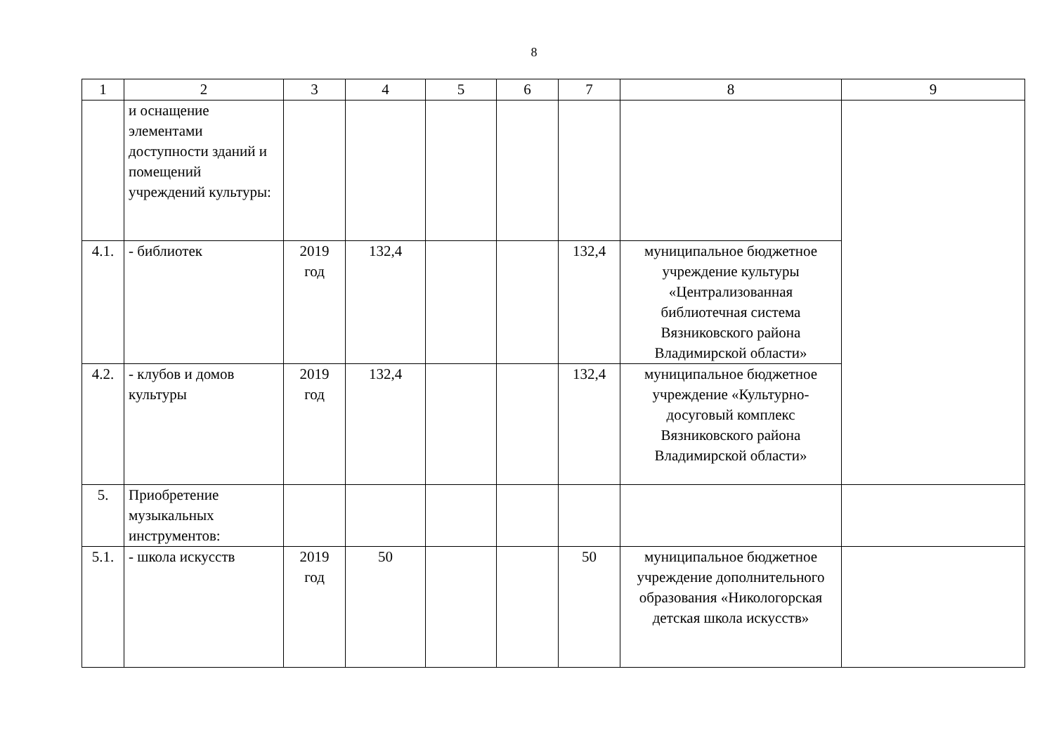8
| 1 | 2 | 3 | 4 | 5 | 6 | 7 | 8 | 9 |
| | и оснащение элементами доступности зданий и помещений учреждений культуры: | | | | | | | |
| 4.1. | - библиотек | 2019 год | 132,4 | | | 132,4 | муниципальное бюджетное учреждение культуры «Централизованная библиотечная система Вязниковского района Владимирской области» | |
| 4.2. | - клубов и домов культуры | 2019 год | 132,4 | | | 132,4 | муниципальное бюджетное учреждение «Культурно-досуговый комплекс Вязниковского района Владимирской области» | |
| 5. | Приобретение музыкальных инструментов: | | | | | | | |
| 5.1. | - школа искусств | 2019 год | 50 | | | 50 | муниципальное бюджетное учреждение дополнительного образования «Никологорская детская школа искусств» | |